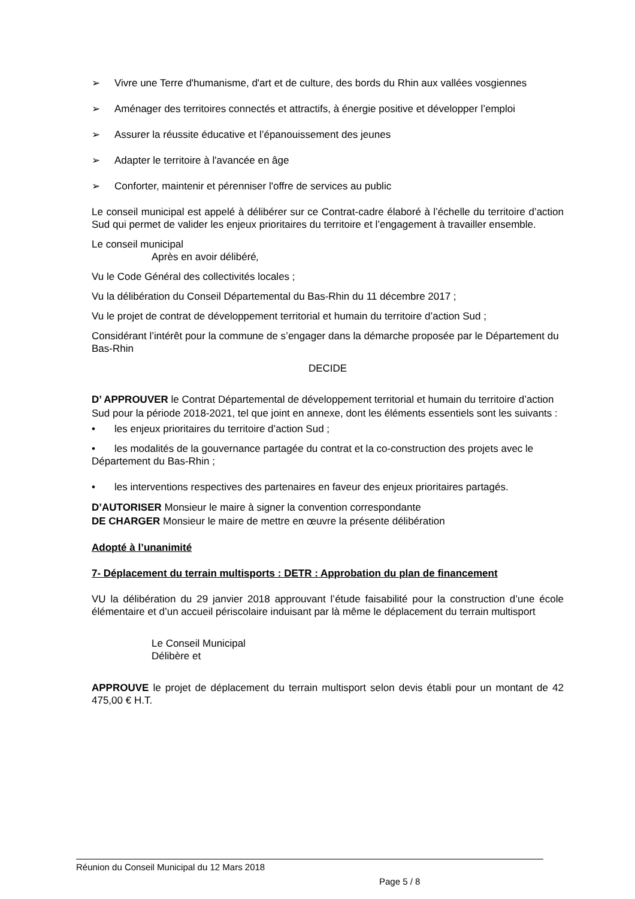➢ Vivre une Terre d'humanisme, d'art et de culture, des bords du Rhin aux vallées vosgiennes
➢ Aménager des territoires connectés et attractifs, à énergie positive et développer l’emploi
➢ Assurer la réussite éducative et l’épanouissement des jeunes
➢ Adapter le territoire à l'avancée en âge
➢ Conforter, maintenir et pérenniser l'offre de services au public
Le conseil municipal est appelé à délibérer sur ce Contrat-cadre élaboré à l’échelle du territoire d’action Sud qui permet de valider les enjeux prioritaires du territoire et l’engagement à travailler ensemble.
Le conseil municipal
Après en avoir délibéré,
Vu le Code Général des collectivités locales ;
Vu la délibération du Conseil Départemental du Bas-Rhin du 11 décembre 2017 ;
Vu le projet de contrat de développement territorial et humain du territoire d’action Sud ;
Considérant l’intérêt pour la commune de s’engager dans la démarche proposée par le Département du Bas-Rhin
DECIDE
D’ APPROUVER le Contrat Départemental de développement territorial et humain du territoire d’action Sud pour la période 2018-2021, tel que joint en annexe, dont les éléments essentiels sont les suivants :
• les enjeux prioritaires du territoire d’action Sud ;
• les modalités de la gouvernance partagée du contrat et la co-construction des projets avec le Département du Bas-Rhin ;
• les interventions respectives des partenaires en faveur des enjeux prioritaires partagés.
D’AUTORISER Monsieur le maire à signer la convention correspondante
DE CHARGER Monsieur le maire de mettre en œuvre la présente délibération
Adopté à l’unanimité
7- Déplacement du terrain multisports : DETR : Approbation du plan de financement
VU la délibération du 29 janvier 2018 approuvant l’étude faisabilité pour la construction d’une école élémentaire et d’un accueil périscolaire induisant par là même le déplacement du terrain multisport
Le Conseil Municipal
Délibère et
APPROUVE le projet de déplacement du terrain multisport selon devis établi pour un montant de 42 475,00 € H.T.
Réunion du Conseil Municipal du 12 Mars 2018
Page 5 / 8